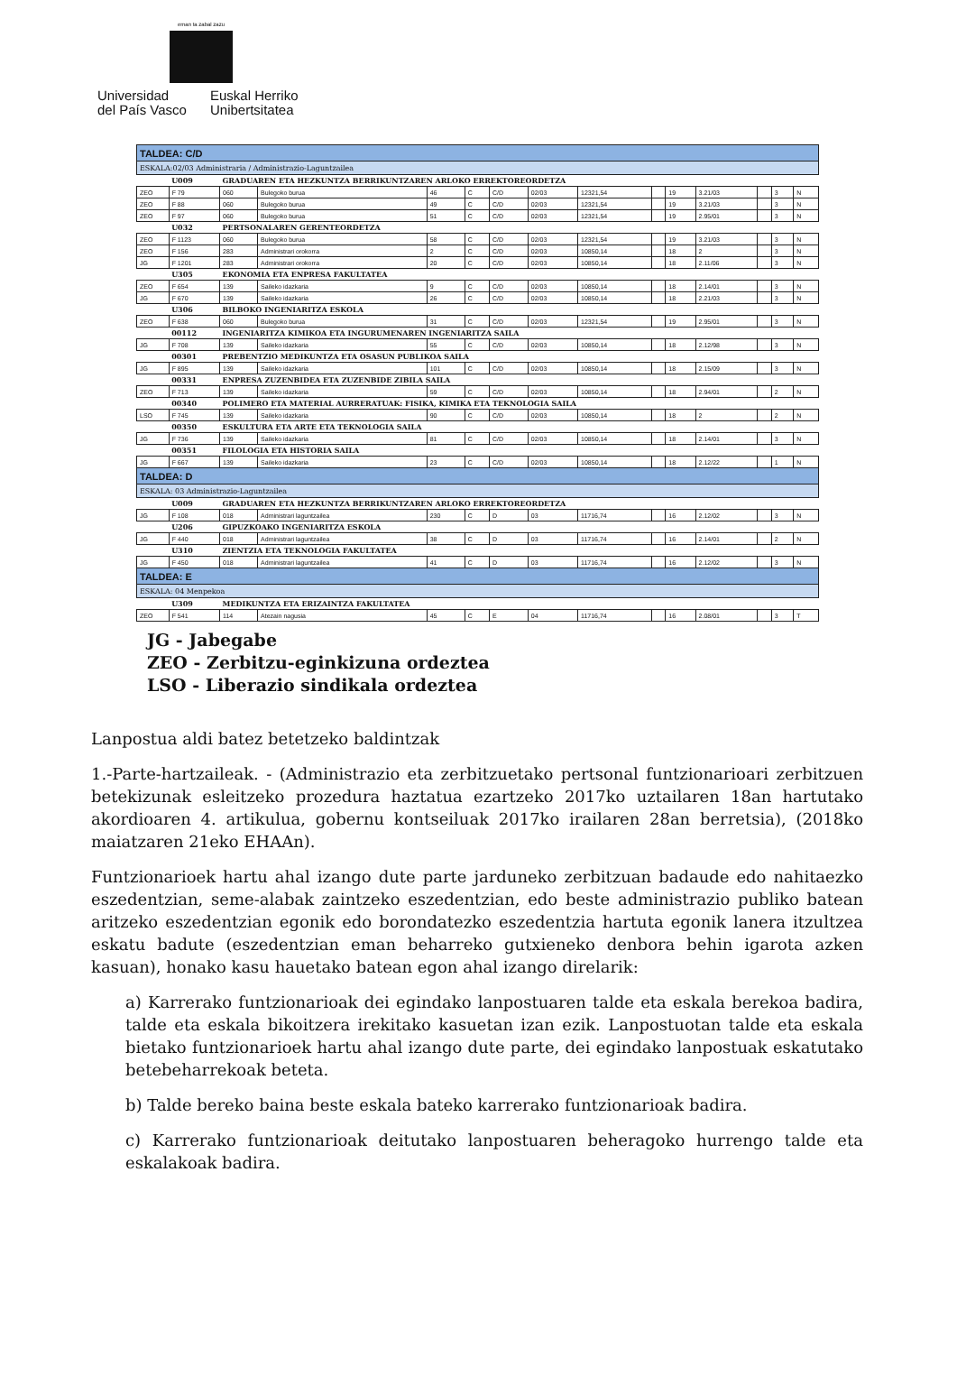eman ta zabal zazu
Universidad
del País Vasco
Euskal Herriko
Unibertsitatea
| TALDEA: C/D | | | | | | | | | | | | | | |
| ESKALA:02/03 Administraria / Administrazio-Laguntzailea | | | | | | | | | | | | | | |
| | U009 | GRADUAREN ETA HEZKUNTZA BERRIKUNTZAREN ARLOKO ERREKTOREORDETZA | | | | | | | | | | | | |
| ZEO | F 79 | 060 | Bulegoko burua | 46 | C | C/D | 02/03 | 12321,54 | | 19 | 3.21/03 | | 3 | N |
| ZEO | F 88 | 060 | Bulegoko burua | 49 | C | C/D | 02/03 | 12321,54 | | 19 | 3.21/03 | | 3 | N |
| ZEO | F 97 | 060 | Bulegoko burua | 51 | C | C/D | 02/03 | 12321,54 | | 19 | 2.95/01 | | 3 | N |
| | U032 | PERTSONALAREN GERENTEORDETZA | | | | | | | | | | | | |
| ZEO | F 1123 | 060 | Bulegoko burua | 58 | C | C/D | 02/03 | 12321,54 | | 19 | 3.21/03 | | 3 | N |
| ZEO | F 156 | 283 | Administrari orokorra | 2 | C | C/D | 02/03 | 10850,14 | | 18 | 2 | | 3 | N |
| JG | F 1201 | 283 | Administrari orokorra | 20 | C | C/D | 02/03 | 10850,14 | | 18 | 2.11/06 | | 3 | N |
| | U305 | EKONOMIA ETA ENPRESA FAKULTATEA | | | | | | | | | | | | |
| ZEO | F 654 | 139 | Saileko idazkaria | 9 | C | C/D | 02/03 | 10850,14 | | 18 | 2.14/01 | | 3 | N |
| JG | F 670 | 139 | Saileko idazkaria | 26 | C | C/D | 02/03 | 10850,14 | | 18 | 2.21/03 | | 3 | N |
| | U306 | BILBOKO INGENIARITZA ESKOLA | | | | | | | | | | | | |
| ZEO | F 638 | 060 | Bulegoko burua | 31 | C | C/D | 02/03 | 12321,54 | | 19 | 2.95/01 | | 3 | N |
| | 00112 | INGENIARITZA KIMIKOA ETA INGURUMENAREN INGENIARITZA SAILA | | | | | | | | | | | | |
| JG | F 708 | 139 | Saileko idazkaria | 55 | C | C/D | 02/03 | 10850,14 | | 18 | 2.12/98 | | 3 | N |
| | 00301 | PREBENTZIO MEDIKUNTZA ETA OSASUN PUBLIKOA SAILA | | | | | | | | | | | | |
| JG | F 895 | 139 | Saileko idazkaria | 101 | C | C/D | 02/03 | 10850,14 | | 18 | 2.15/09 | | 3 | N |
| | 00331 | ENPRESA ZUZENBIDEA ETA ZUZENBIDE ZIBILA SAILA | | | | | | | | | | | | |
| ZEO | F 713 | 139 | Saileko idazkaria | 59 | C | C/D | 02/03 | 10850,14 | | 18 | 2.94/01 | | 2 | N |
| | 00340 | POLIMERO ETA MATERIAL AURRERATUAK: FISIKA, KIMIKA ETA TEKNOLOGIA SAILA | | | | | | | | | | | | |
| LSO | F 745 | 139 | Saileko idazkaria | 90 | C | C/D | 02/03 | 10850,14 | | 18 | 2 | | 2 | N |
| | 00350 | ESKULTURA ETA ARTE ETA TEKNOLOGIA SAILA | | | | | | | | | | | | |
| JG | F 736 | 139 | Saileko idazkaria | 81 | C | C/D | 02/03 | 10850,14 | | 18 | 2.14/01 | | 3 | N |
| | 00351 | FILOLOGIA ETA HISTORIA SAILA | | | | | | | | | | | | |
| JG | F 667 | 139 | Saileko idazkaria | 23 | C | C/D | 02/03 | 10850,14 | | 18 | 2.12/22 | | 1 | N |
| TALDEA: D | | | | | | | | | | | | | | |
| ESKALA: 03 Administrazio-Laguntzailea | | | | | | | | | | | | | | |
| | U009 | GRADUAREN ETA HEZKUNTZA BERRIKUNTZAREN ARLOKO ERREKTOREORDETZA | | | | | | | | | | | | |
| JG | F 108 | 018 | Administrari laguntzailea | 230 | C | D | 03 | 11716,74 | | 16 | 2.12/02 | | 3 | N |
| | U206 | GIPUZKOAKO INGENIARITZA ESKOLA | | | | | | | | | | | | |
| JG | F 440 | 018 | Administrari laguntzailea | 38 | C | D | 03 | 11716,74 | | 16 | 2.14/01 | | 2 | N |
| | U310 | ZIENTZIA ETA TEKNOLOGIA FAKULTATEA | | | | | | | | | | | | |
| JG | F 450 | 018 | Administrari laguntzailea | 41 | C | D | 03 | 11716,74 | | 16 | 2.12/02 | | 3 | N |
| TALDEA: E | | | | | | | | | | | | | | |
| ESKALA: 04 Menpekoa | | | | | | | | | | | | | | |
| | U309 | MEDIKUNTZA ETA ERIZAINTZA FAKULTATEA | | | | | | | | | | | | |
| ZEO | F 541 | 114 | Atezain nagusia | 45 | C | E | 04 | 11716,74 | | 16 | 2.08/01 | | 3 | T |
JG - Jabegabe
ZEO - Zerbitzu-eginkizuna ordeztea
LSO - Liberazio sindikala ordeztea
Lanpostua aldi batez betetzeko baldintzak
1.-Parte-hartzaileak. - (Administrazio eta zerbitzuetako pertsonal funtzionarioari zerbitzuen betekizunak esleitzeko prozedura haztatua ezartzeko 2017ko uztailaren 18an hartutako akordioaren 4. artikulua, gobernu kontseiluak 2017ko irailaren 28an berretsia), (2018ko maiatzaren 21eko EHAAn).
Funtzionarioek hartu ahal izango dute parte jarduneko zerbitzuan badaude edo nahitaezko eszedentzian, seme-alabak zaintzeko eszedentzian, edo beste administrazio publiko batean aritzeko eszedentzian egonik edo borondatezko eszedentzia hartuta egonik lanera itzultzea eskatu badute (eszedentzian eman beharreko gutxieneko denbora behin igarota azken kasuan), honako kasu hauetako batean egon ahal izango direlarik:
a) Karrerako funtzionarioak dei egindako lanpostuaren talde eta eskala berekoa badira, talde eta eskala bikoitzera irekitako kasuetan izan ezik. Lanpostuotan talde eta eskala bietako funtzionarioek hartu ahal izango dute parte, dei egindako lanpostuak eskatutako betebeharrekoak beteta.
b) Talde bereko baina beste eskala bateko karrerako funtzionarioak badira.
c) Karrerako funtzionarioak deitutako lanpostuaren beheragoko hurrengo talde eta eskalakoak badira.